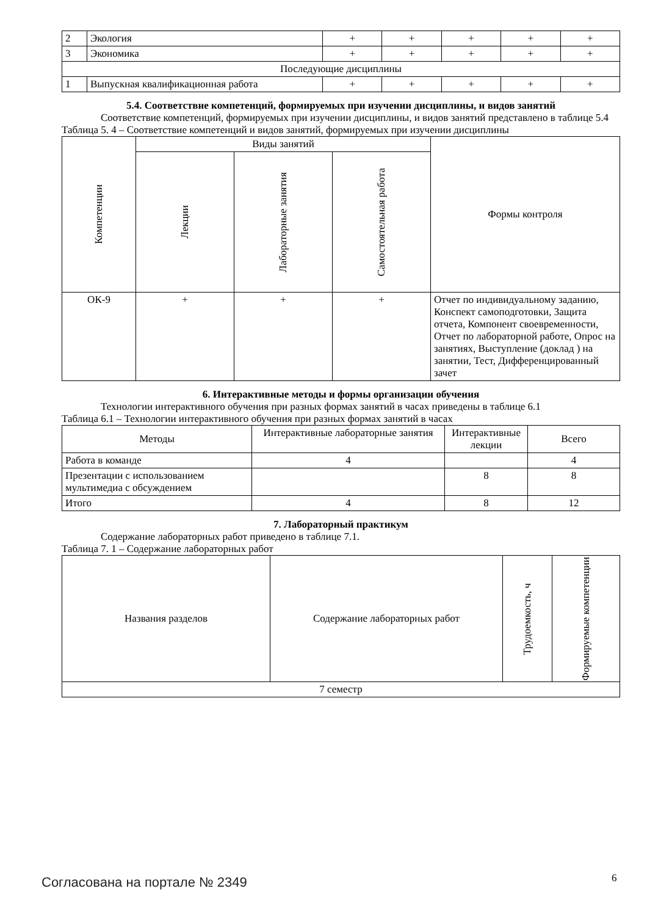| 2 | Экология | + | + | + | + | + |
| 3 | Экономика | + | + | + | + | + |
| Последующие дисциплины | | | | | | |
| 1 | Выпускная квалификационная работа | + | + | + | + | + |
5.4. Соответствие компетенций, формируемых при изучении дисциплины, и видов занятий
Соответствие компетенций, формируемых при изучении дисциплины, и видов занятий представлено в таблице 5.4
Таблица 5. 4 – Соответствие компетенций и видов занятий, формируемых при изучении дисциплины
| Компетенции | Виды занятий | | | Формы контроля |
| --- | --- | --- | --- | --- |
| | Лекции | Лабораторные занятия | Самостоятельная работа | |
| ОК-9 | + | + | + | Отчет по индивидуальному заданию, Конспект самоподготовки, Защита отчета, Компонент своевременности, Отчет по лабораторной работе, Опрос на занятиях, Выступление (доклад ) на занятии, Тест, Дифференцированный зачет |
6. Интерактивные методы и формы организации обучения
Технологии интерактивного обучения при разных формах занятий в часах приведены в таблице 6.1
Таблица 6.1 – Технологии интерактивного обучения при разных формах занятий в часах
| Методы | Интерактивные лабораторные занятия | Интерактивные лекции | Всего |
| --- | --- | --- | --- |
| Работа в команде | 4 | | 4 |
| Презентации с использованием мультимедиа с обсуждением | | 8 | 8 |
| Итого | 4 | 8 | 12 |
7. Лабораторный практикум
Содержание лабораторных работ приведено в таблице 7.1.
Таблица 7. 1 – Содержание лабораторных работ
| Названия разделов | Содержание лабораторных работ | Трудоемкость, ч | Формируемые компетенции |
| --- | --- | --- | --- |
| 7 семестр | | | |
Согласована на портале № 2349 6